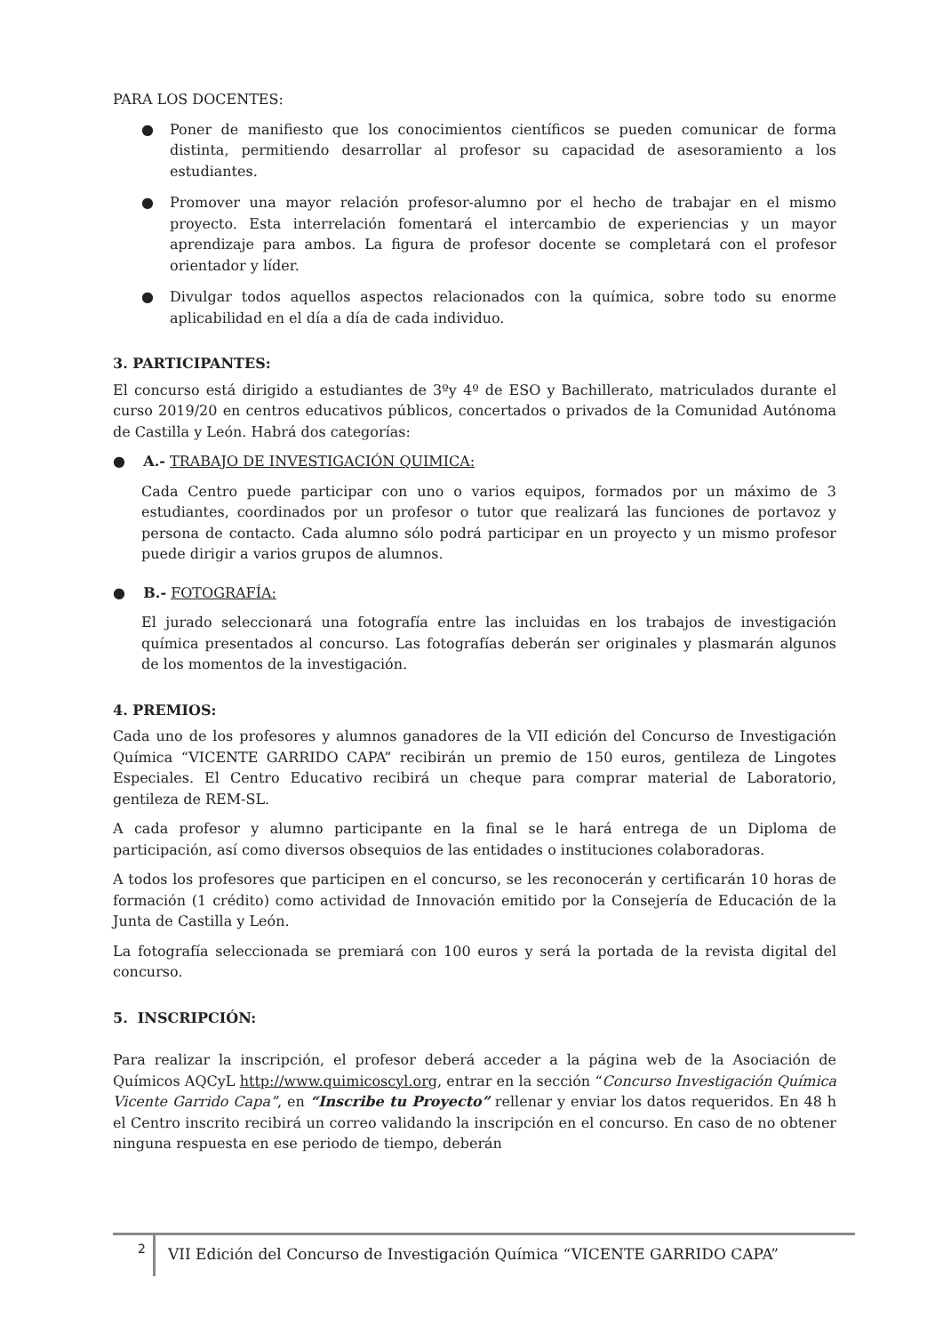PARA LOS DOCENTES:
● Poner de manifiesto que los conocimientos científicos se pueden comunicar de forma distinta, permitiendo desarrollar al profesor su capacidad de asesoramiento a los estudiantes.
● Promover una mayor relación profesor-alumno por el hecho de trabajar en el mismo proyecto. Esta interrelación fomentará el intercambio de experiencias y un mayor aprendizaje para ambos. La figura de profesor docente se completará con el profesor orientador y líder.
● Divulgar todos aquellos aspectos relacionados con la química, sobre todo su enorme aplicabilidad en el día a día de cada individuo.
3. PARTICIPANTES:
El concurso está dirigido a estudiantes de 3ºy 4º de ESO y Bachillerato, matriculados durante el curso 2019/20 en centros educativos públicos, concertados o privados de la Comunidad Autónoma de Castilla y León. Habrá dos categorías:
● A.- TRABAJO DE INVESTIGACIÓN QUIMICA:
Cada Centro puede participar con uno o varios equipos, formados por un máximo de 3 estudiantes, coordinados por un profesor o tutor que realizará las funciones de portavoz y persona de contacto. Cada alumno sólo podrá participar en un proyecto y un mismo profesor puede dirigir a varios grupos de alumnos.
● B.- FOTOGRAFÍA:
El jurado seleccionará una fotografía entre las incluidas en los trabajos de investigación química presentados al concurso. Las fotografías deberán ser originales y plasmarán algunos de los momentos de la investigación.
4. PREMIOS:
Cada uno de los profesores y alumnos ganadores de la VII edición del Concurso de Investigación Química “VICENTE GARRIDO CAPA” recibirán un premio de 150 euros, gentileza de Lingotes Especiales. El Centro Educativo recibirá un cheque para comprar material de Laboratorio, gentileza de REM-SL.
A cada profesor y alumno participante en la final se le hará entrega de un Diploma de participación, así como diversos obsequios de las entidades o instituciones colaboradoras.
A todos los profesores que participen en el concurso, se les reconocerán y certificarán 10 horas de formación (1 crédito) como actividad de Innovación emitido por la Consejería de Educación de la Junta de Castilla y León.
La fotografía seleccionada se premiará con 100 euros y será la portada de la revista digital del concurso.
5. INSCRIPCIÓN:
Para realizar la inscripción, el profesor deberá acceder a la página web de la Asociación de Químicos AQCyL http://www.quimicoscyl.org, entrar en la sección “Concurso Investigación Química Vicente Garrido Capa”, en “Inscribe tu Proyecto” rellenar y enviar los datos requeridos. En 48 h el Centro inscrito recibirá un correo validando la inscripción en el concurso. En caso de no obtener ninguna respuesta en ese periodo de tiempo, deberán
2
VII Edición del Concurso de Investigación Química “VICENTE GARRIDO CAPA”